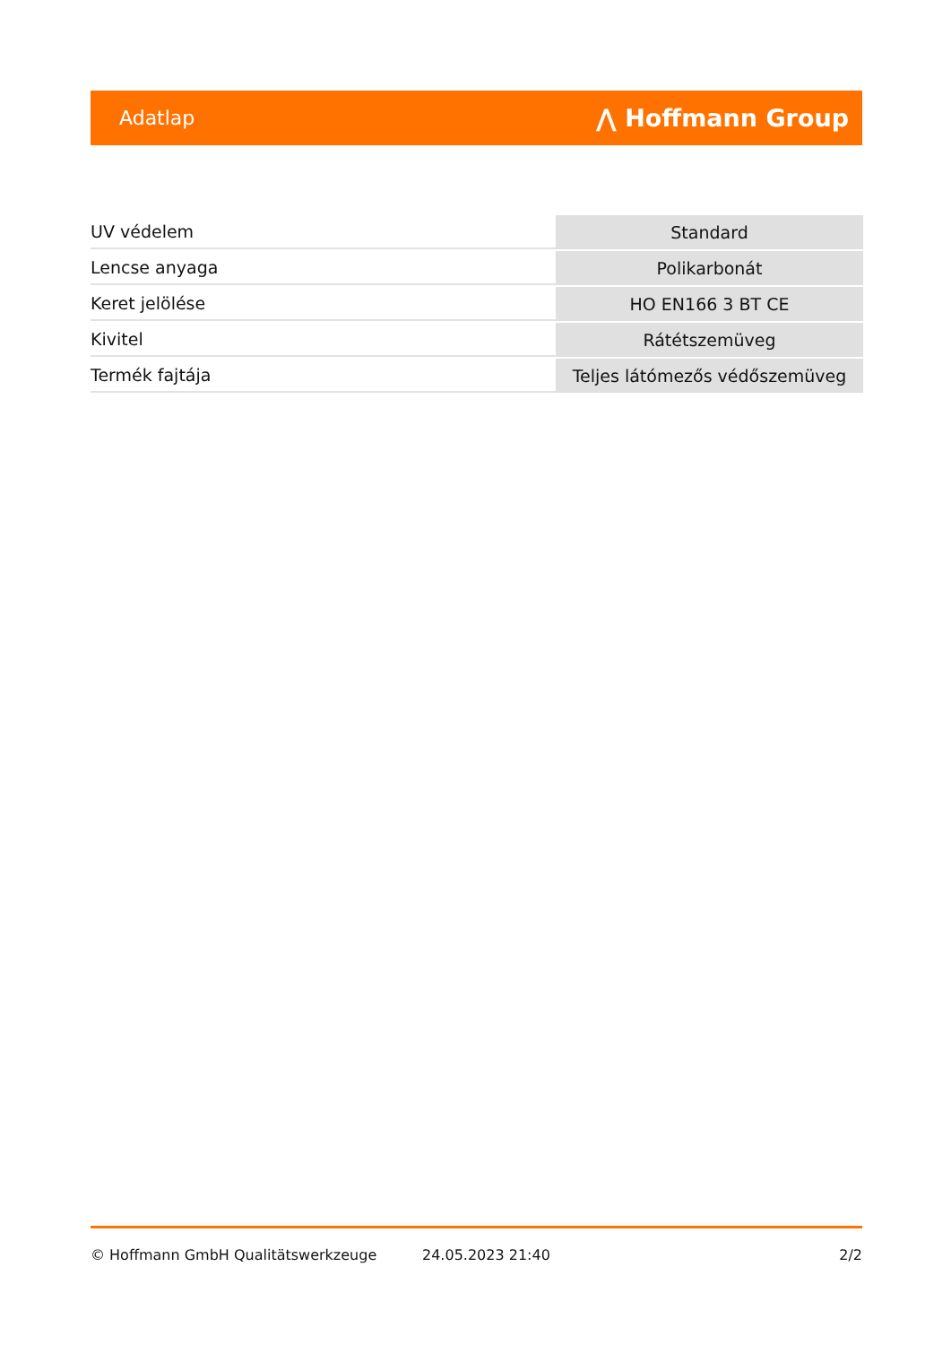Adatlap ⋀ Hoffmann Group
| UV védelem | Standard |
| Lencse anyaga | Polikarbonát |
| Keret jelölése | HO EN166 3 BT CE |
| Kivitel | Rátétszemüveg |
| Termék fajtája | Teljes látómezős védőszemüveg |
© Hoffmann GmbH Qualitätswerkzeuge 24.05.2023 21:40 2/2